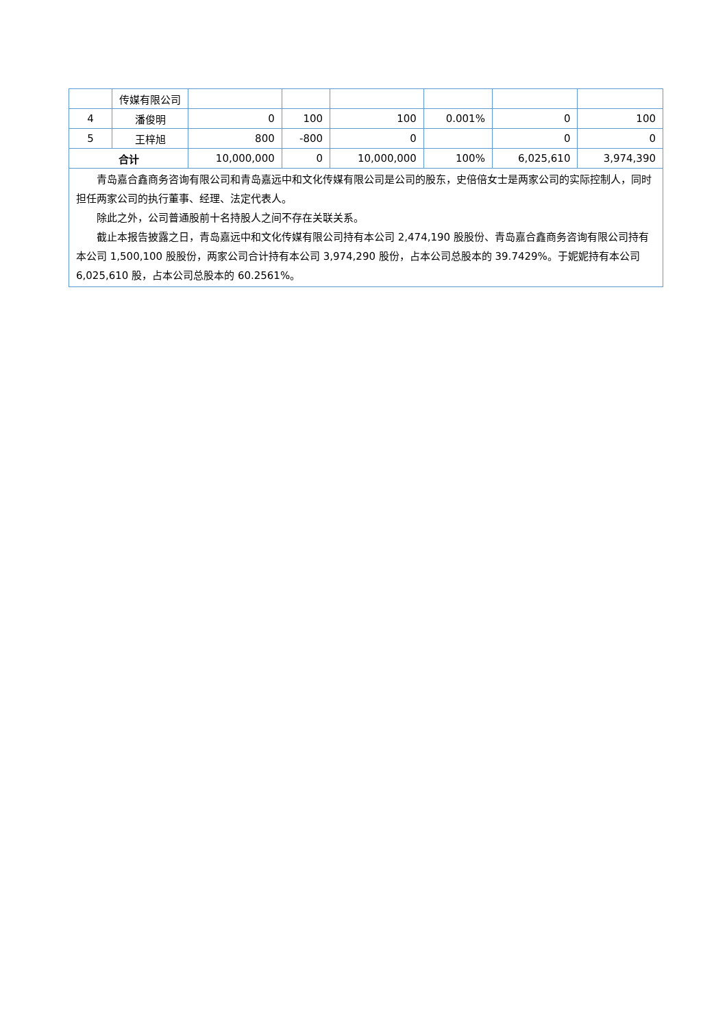| | 传媒有限公司 | | | | | | |
| 4 | 潘俊明 | 0 | 100 | 100 | 0.001% | 0 | 100 |
| 5 | 王梓旭 | 800 | -800 | 0 | | 0 | 0 |
| 合计 | | 10,000,000 | 0 | 10,000,000 | 100% | 6,025,610 | 3,974,390 |
| 青岛嘉合鑫商务咨询有限公司和青岛嘉远中和文化传媒有限公司是公司的股东，史倍倍女士是两家公司的实际控制人，同时担任两家公司的执行董事、经理、法定代表人。 除此之外，公司普通股前十名持股人之间不存在关联关系。 截止本报告披露之日，青岛嘉远中和文化传媒有限公司持有本公司 2,474,190 股股份、青岛嘉合鑫商务咨询有限公司持有本公司 1,500,100 股股份，两家公司合计持有本公司 3,974,290 股份，占本公司总股本的 39.7429%。于妮妮持有本公司 6,025,610 股，占本公司总股本的 60.2561%。 | | | | | | | |